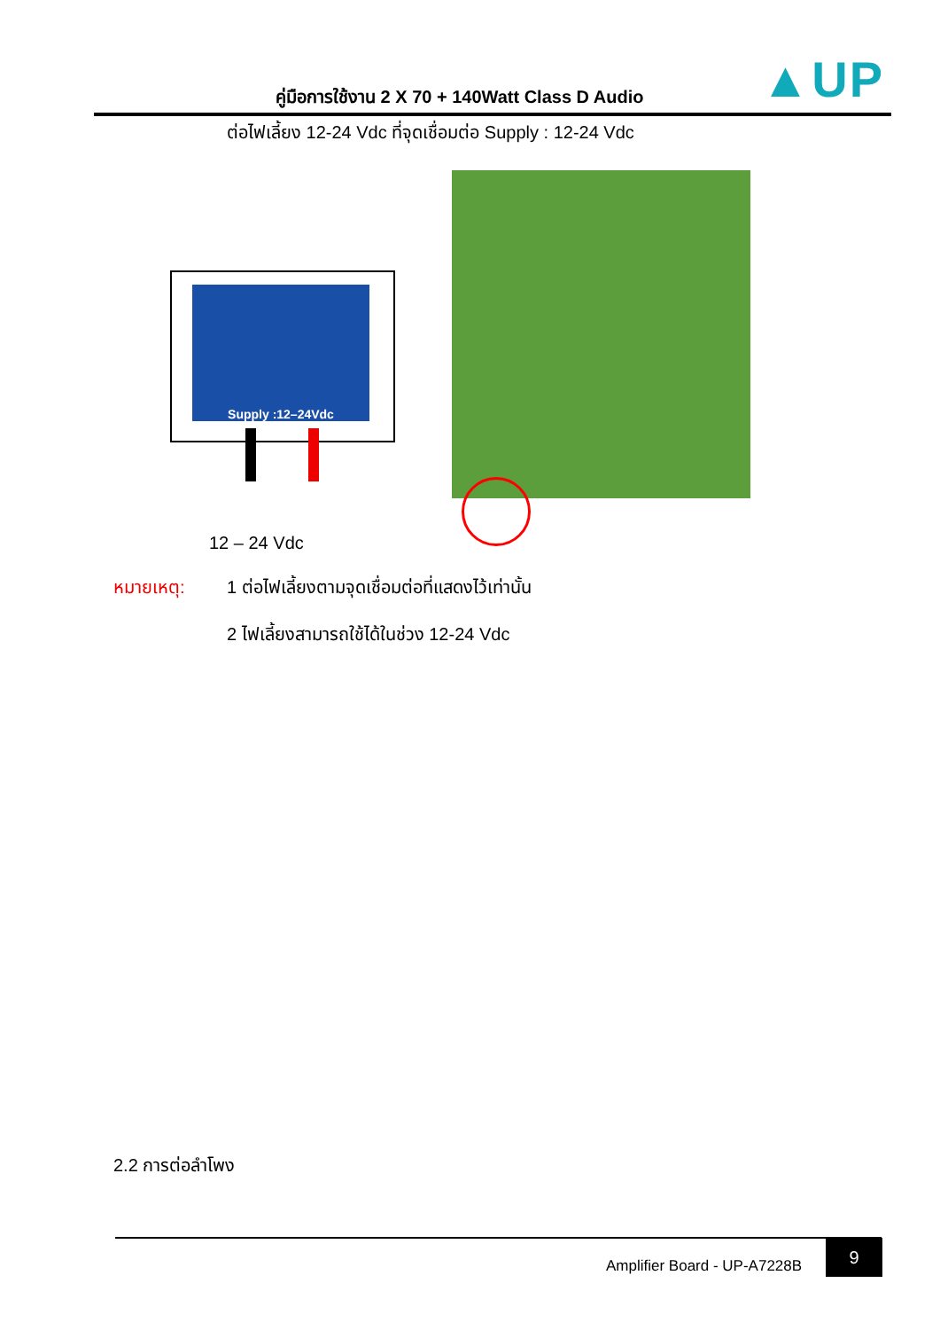คู่มือการใช้งาน 2 X 70 + 140Watt Class D Audio ▲UP
ต่อไฟเลี้ยง 12-24 Vdc ที่จุดเชื่อมต่อ Supply : 12-24 Vdc
Supply :12–24Vdc
12 – 24 Vdc
หมายเหตุ:
1 ต่อไฟเลี้ยงตามจุดเชื่อมต่อที่แสดงไว้เท่านั้น
2 ไฟเลี้ยงสามารถใช้ได้ในช่วง 12-24 Vdc
2.2 การต่อลำโพง
Amplifier Board - UP-A7228B
9